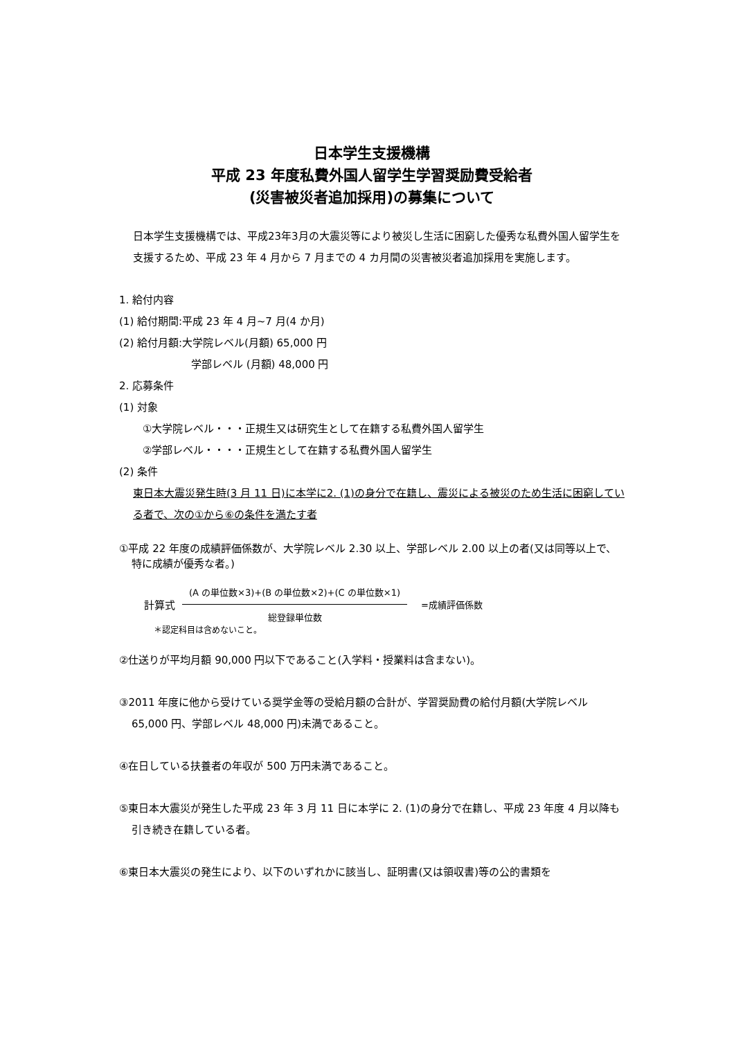日本学生支援機構
平成 23 年度私費外国人留学生学習奨励費受給者
(災害被災者追加採用)の募集について
日本学生支援機構では、平成23年3月の大震災等により被災し生活に困窮した優秀な私費外国人留学生を支援するため、平成 23 年 4 月から 7 月までの 4 カ月間の災害被災者追加採用を実施します。
1. 給付内容
(1) 給付期間:平成 23 年 4 月~7 月(4 か月)
(2) 給付月額:大学院レベル(月額) 65,000 円
学部レベル (月額) 48,000 円
2. 応募条件
(1) 対象
①大学院レベル・・・正規生又は研究生として在籍する私費外国人留学生
②学部レベル・・・・正規生として在籍する私費外国人留学生
(2) 条件
東日本大震災発生時(3 月 11 日)に本学に2. (1)の身分で在籍し、震災による被災のため生活に困窮している者で、次の①から⑥の条件を満たす者
①平成 22 年度の成績評価係数が、大学院レベル 2.30 以上、学部レベル 2.00 以上の者(又は同等以上で、特に成績が優秀な者。)
計算式
(A の単位数×3)+(B の単位数×2)+(C の単位数×1)
総登録単位数
=成績評価係数
＊認定科目は含めないこと。
②仕送りが平均月額 90,000 円以下であること(入学料・授業料は含まない)。
③2011 年度に他から受けている奨学金等の受給月額の合計が、学習奨励費の給付月額(大学院レベル 65,000 円、学部レベル 48,000 円)未満であること。
④在日している扶養者の年収が 500 万円未満であること。
⑤東日本大震災が発生した平成 23 年 3 月 11 日に本学に 2. (1)の身分で在籍し、平成 23 年度 4 月以降も引き続き在籍している者。
⑥東日本大震災の発生により、以下のいずれかに該当し、証明書(又は領収書)等の公的書類を